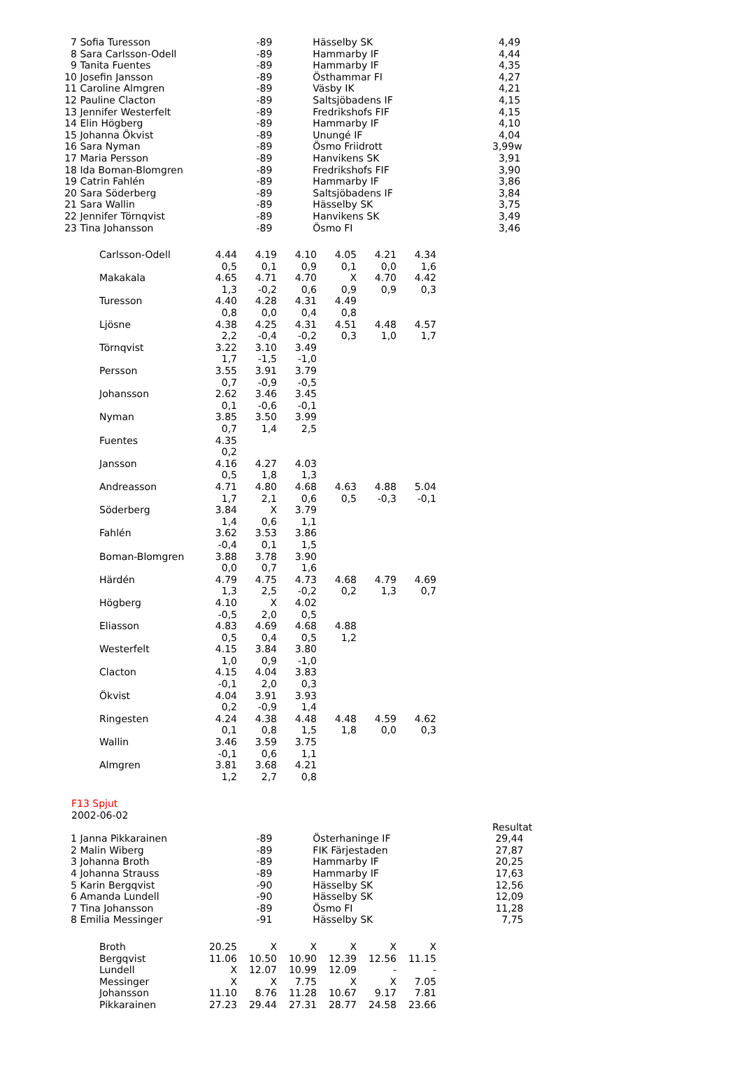| 7 | Sofia Turesson | -89 | Hässelby SK | 4,49 |
| 8 | Sara Carlsson-Odell | -89 | Hammarby IF | 4,44 |
| 9 | Tanita Fuentes | -89 | Hammarby IF | 4,35 |
| 10 | Josefin Jansson | -89 | Östhammar FI | 4,27 |
| 11 | Caroline Almgren | -89 | Väsby IK | 4,21 |
| 12 | Pauline Clacton | -89 | Saltsjöbadens IF | 4,15 |
| 13 | Jennifer Westerfelt | -89 | Fredrikshofs FIF | 4,15 |
| 14 | Elin Högberg | -89 | Hammarby IF | 4,10 |
| 15 | Johanna Ökvist | -89 | Unungé IF | 4,04 |
| 16 | Sara Nyman | -89 | Ösmo Friidrott | 3,99w |
| 17 | Maria Persson | -89 | Hanvikens SK | 3,91 |
| 18 | Ida Boman-Blomgren | -89 | Fredrikshofs FIF | 3,90 |
| 19 | Catrin Fahlén | -89 | Hammarby IF | 3,86 |
| 20 | Sara Söderberg | -89 | Saltsjöbadens IF | 3,84 |
| 21 | Sara Wallin | -89 | Hässelby SK | 3,75 |
| 22 | Jennifer Törnqvist | -89 | Hanvikens SK | 3,49 |
| 23 | Tina Johansson | -89 | Ösmo FI | 3,46 |
| Carlsson-Odell | 4.44 | 4.19 | 4.10 | 4.05 | 4.21 | 4.34 |
| | 0,5 | 0,1 | 0,9 | 0,1 | 0,0 | 1,6 |
| Makakala | 4.65 | 4.71 | 4.70 | X | 4.70 | 4.42 |
| | 1,3 | -0,2 | 0,6 | 0,9 | 0,9 | 0,3 |
| Turesson | 4.40 | 4.28 | 4.31 | 4.49 | | |
| | 0,8 | 0,0 | 0,4 | 0,8 | | |
| Ljösne | 4.38 | 4.25 | 4.31 | 4.51 | 4.48 | 4.57 |
| | 2,2 | -0,4 | -0,2 | 0,3 | 1,0 | 1,7 |
| Törnqvist | 3.22 | 3.10 | 3.49 | | | |
| | 1,7 | -1,5 | -1,0 | | | |
| Persson | 3.55 | 3.91 | 3.79 | | | |
| | 0,7 | -0,9 | -0,5 | | | |
| Johansson | 2.62 | 3.46 | 3.45 | | | |
| | 0,1 | -0,6 | -0,1 | | | |
| Nyman | 3.85 | 3.50 | 3.99 | | | |
| | 0,7 | 1,4 | 2,5 | | | |
| Fuentes | 4.35 | | | | | |
| | 0,2 | | | | | |
| Jansson | 4.16 | 4.27 | 4.03 | | | |
| | 0,5 | 1,8 | 1,3 | | | |
| Andreasson | 4.71 | 4.80 | 4.68 | 4.63 | 4.88 | 5.04 |
| | 1,7 | 2,1 | 0,6 | 0,5 | -0,3 | -0,1 |
| Söderberg | 3.84 | X | 3.79 | | | |
| | 1,4 | 0,6 | 1,1 | | | |
| Fahlén | 3.62 | 3.53 | 3.86 | | | |
| | -0,4 | 0,1 | 1,5 | | | |
| Boman-Blomgren | 3.88 | 3.78 | 3.90 | | | |
| | 0,0 | 0,7 | 1,6 | | | |
| Härdén | 4.79 | 4.75 | 4.73 | 4.68 | 4.79 | 4.69 |
| | 1,3 | 2,5 | -0,2 | 0,2 | 1,3 | 0,7 |
| Högberg | 4.10 | X | 4.02 | | | |
| | -0,5 | 2,0 | 0,5 | | | |
| Eliasson | 4.83 | 4.69 | 4.68 | 4.88 | | |
| | 0,5 | 0,4 | 0,5 | 1,2 | | |
| Westerfelt | 4.15 | 3.84 | 3.80 | | | |
| | 1,0 | 0,9 | -1,0 | | | |
| Clacton | 4.15 | 4.04 | 3.83 | | | |
| | -0,1 | 2,0 | 0,3 | | | |
| Ökvist | 4.04 | 3.91 | 3.93 | | | |
| | 0,2 | -0,9 | 1,4 | | | |
| Ringesten | 4.24 | 4.38 | 4.48 | 4.48 | 4.59 | 4.62 |
| | 0,1 | 0,8 | 1,5 | 1,8 | 0,0 | 0,3 |
| Wallin | 3.46 | 3.59 | 3.75 | | | |
| | -0,1 | 0,6 | 1,1 | | | |
| Almgren | 3.81 | 3.68 | 4.21 | | | |
| | 1,2 | 2,7 | 0,8 | | | |
F13 Spjut
2002-06-02
| | | | | Resultat |
| 1 | Janna Pikkarainen | -89 | Österhaninge IF | 29,44 |
| 2 | Malin Wiberg | -89 | FIK Färjestaden | 27,87 |
| 3 | Johanna Broth | -89 | Hammarby IF | 20,25 |
| 4 | Johanna Strauss | -89 | Hammarby IF | 17,63 |
| 5 | Karin Bergqvist | -90 | Hässelby SK | 12,56 |
| 6 | Amanda Lundell | -90 | Hässelby SK | 12,09 |
| 7 | Tina Johansson | -89 | Ösmo FI | 11,28 |
| 8 | Emilia Messinger | -91 | Hässelby SK | 7,75 |
| Broth | 20.25 | X | X | X | X | X |
| Bergqvist | 11.06 | 10.50 | 10.90 | 12.39 | 12.56 | 11.15 |
| Lundell | X | 12.07 | 10.99 | 12.09 | - | - |
| Messinger | X | X | 7.75 | X | X | 7.05 |
| Johansson | 11.10 | 8.76 | 11.28 | 10.67 | 9.17 | 7.81 |
| Pikkarainen | 27.23 | 29.44 | 27.31 | 28.77 | 24.58 | 23.66 |